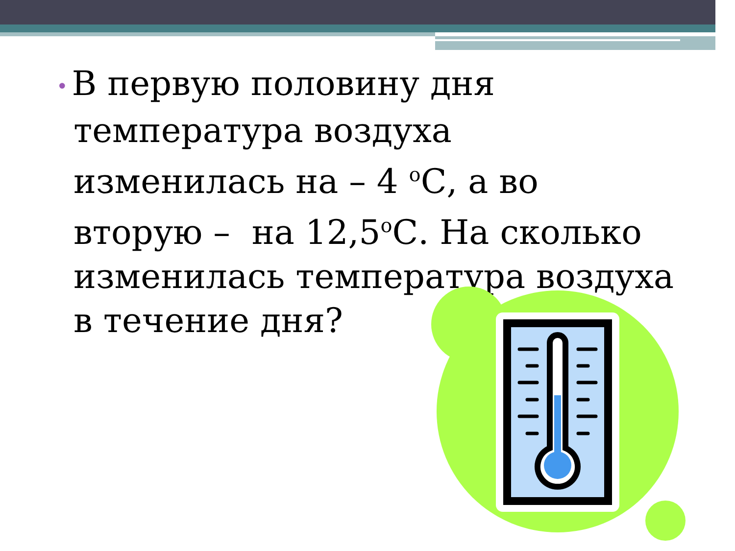• В первую половину дня
температура воздуха изменилась на – 4 <sup>о</sup>С, а во вторую – на 12,5<sup>о</sup>С. На сколько изменилась температура воздуха в течение дня?